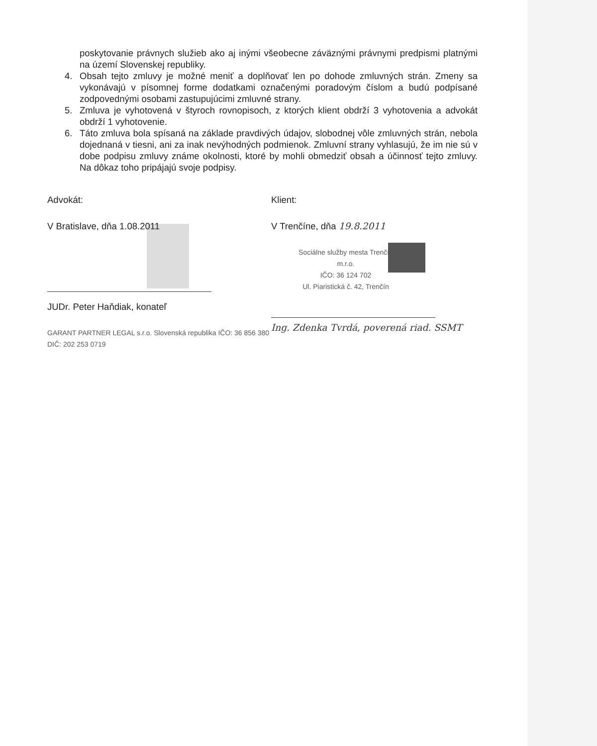poskytovanie právnych služieb ako aj inými všeobecne záväznými právnymi predpismi platnými na území Slovenskej republiky.
4. Obsah tejto zmluvy je možné meniť a doplňovať len po dohode zmluvných strán. Zmeny sa vykonávajú v písomnej forme dodatkami označenými poradovým číslom a budú podpísané zodpovednými osobami zastupujúcimi zmluvné strany.
5. Zmluva je vyhotovená v štyroch rovnopisoch, z ktorých klient obdrží 3 vyhotovenia a advokát obdrží 1 vyhotovenie.
6. Táto zmluva bola spísaná na základe pravdivých údajov, slobodnej vôle zmluvných strán, nebola dojednaná v tiesni, ani za inak nevýhodných podmienok. Zmluvní strany vyhlasujú, že im nie sú v dobe podpisu zmluvy známe okolnosti, ktoré by mohli obmedziť obsah a účinnosť tejto zmluvy. Na dôkaz toho pripájajú svoje podpisy.
Advokát:
V Bratislave, dňa 1.08.2011
JUDr. Peter Haňdiak, konateľ
GARANT PARTNER LEGAL s.r.o. Slovenská republika IČO: 36 856 380 DIČ: 202 253 0719
Klient:
V Trenčíne, dňa 19.8.2011
Sociálne služby mesta Trenčín
m.r.o.
IČO: 36 124 702
Ul. Piaristická č. 42, Trenčín
Ing. Zdenka Tvrdá, poverená riad. SSMT